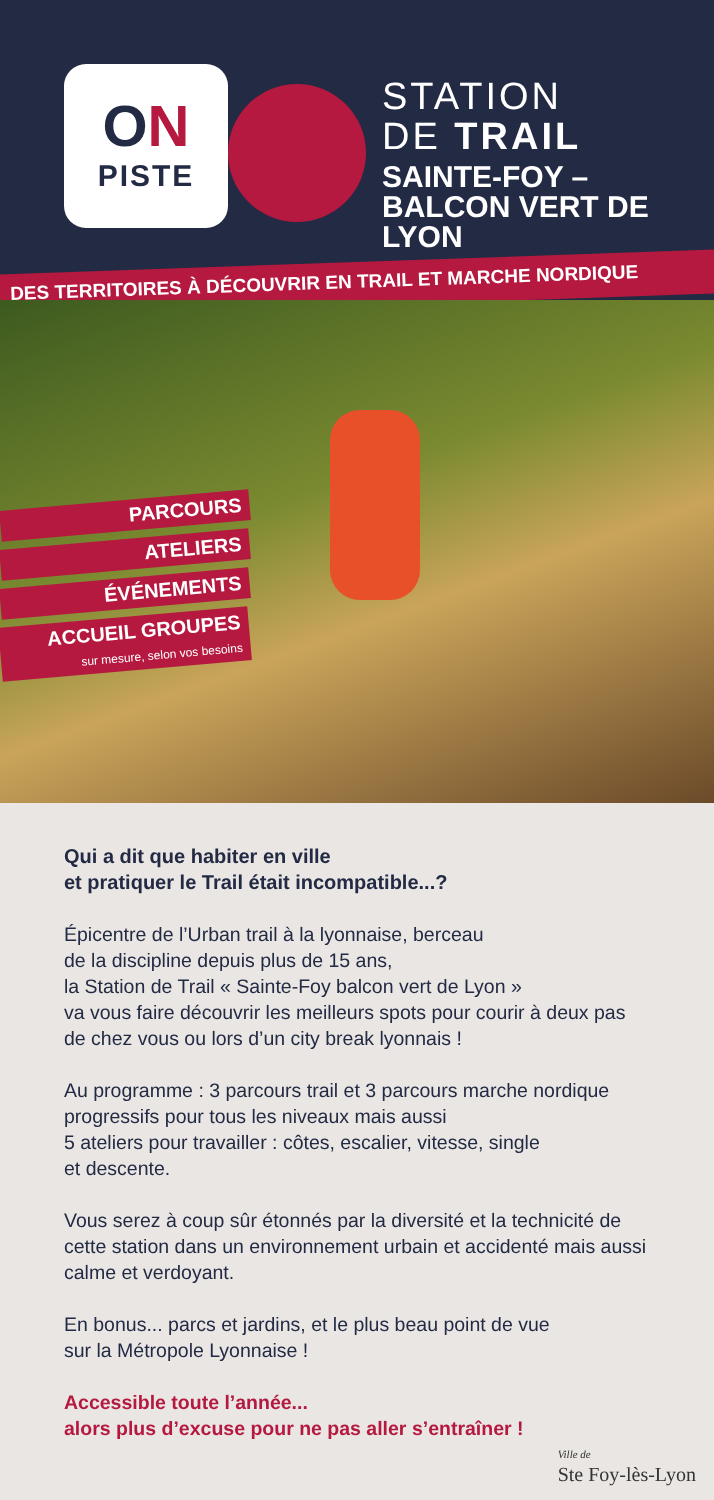ON
PISTE
STATION
DE TRAIL
SAINTE-FOY –
BALCON VERT DE LYON
DES TERRITOIRES À DÉCOUVRIR EN TRAIL ET MARCHE NORDIQUE
PARCOURS
ATELIERS
ÉVÉNEMENTS
ACCUEIL GROUPES
sur mesure, selon vos besoins
Qui a dit que habiter en ville
et pratiquer le Trail était incompatible...?
Épicentre de l’Urban trail à la lyonnaise, berceau
de la discipline depuis plus de 15 ans,
la Station de Trail « Sainte-Foy balcon vert de Lyon »
va vous faire découvrir les meilleurs spots pour courir à deux pas de chez vous ou lors d’un city break lyonnais !
Au programme : 3 parcours trail et 3 parcours marche nordique progressifs pour tous les niveaux mais aussi
5 ateliers pour travailler : côtes, escalier, vitesse, single
et descente.
Vous serez à coup sûr étonnés par la diversité et la technicité de cette station dans un environnement urbain et accidenté mais aussi calme et verdoyant.
En bonus... parcs et jardins, et le plus beau point de vue
sur la Métropole Lyonnaise !
Accessible toute l’année...
alors plus d’excuse pour ne pas aller s’entraîner !
Ville de
Ste Foy-lès-Lyon